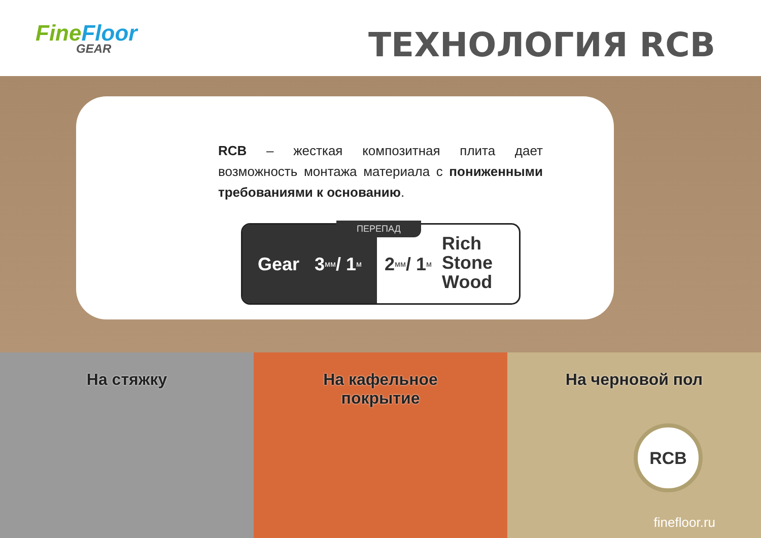FineFloor
GEAR
ТЕХНОЛОГИЯ RCB
RCB – жесткая композитная плита дает возможность монтажа материала с пониженными требованиями к основанию.
ПЕРЕПАД
Gear 3 мм / 1 м
2 мм / 1 м
Rich
Stone
Wood
На стяжку На кафельное
покрытие
На черновой пол
RCB
finefloor.ru